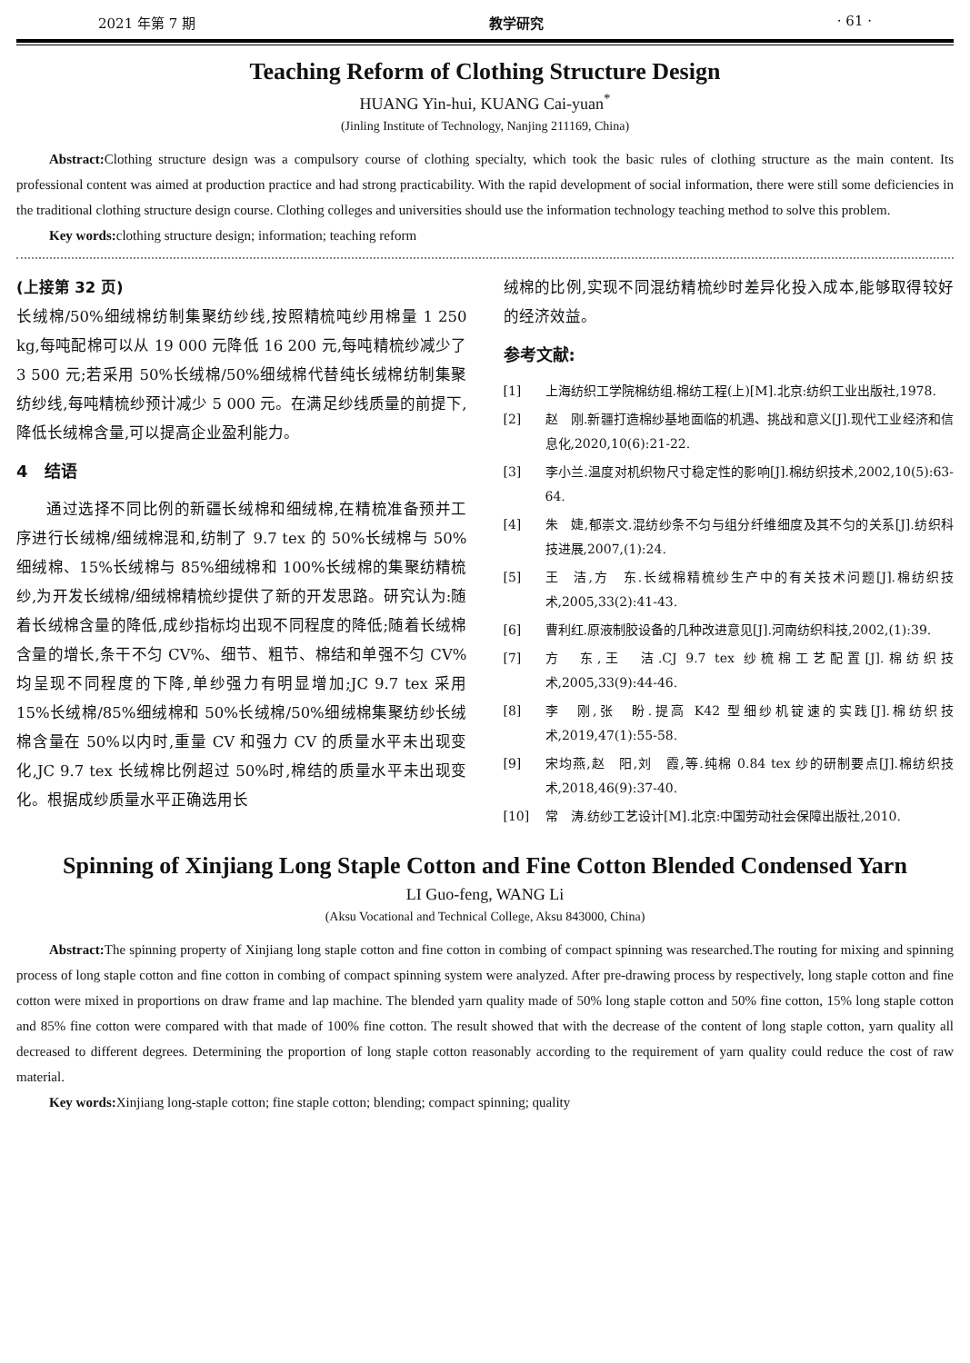2021 年第 7 期 教学研究 · 61 ·
Teaching Reform of Clothing Structure Design
HUANG Yin-hui, KUANG Cai-yuan<sup>*</sup>
(Jinling Institute of Technology, Nanjing 211169, China)
Abstract: Clothing structure design was a compulsory course of clothing specialty, which took the basic rules of clothing structure as the main content. Its professional content was aimed at production practice and had strong practicability. With the rapid development of social information, there were still some deficiencies in the traditional clothing structure design course. Clothing colleges and universities should use the information technology teaching method to solve this problem.
Key words: clothing structure design; information; teaching reform
(上接第 32 页)
长绒棉/50%细绒棉纺制集聚纺纱线,按照精梳吨纱用棉量 1 250 kg,每吨配棉可以从 19 000 元降低 16 200 元,每吨精梳纱减少了 3 500 元;若采用 50%长绒棉/50%细绒棉代替纯长绒棉纺制集聚纺纱线,每吨精梳纱预计减少 5 000 元。在满足纱线质量的前提下,降低长绒棉含量,可以提高企业盈利能力。
4　结语
通过选择不同比例的新疆长绒棉和细绒棉,在精梳准备预并工序进行长绒棉/细绒棉混和,纺制了 9.7 tex 的 50%长绒棉与 50%细绒棉、15%长绒棉与 85%细绒棉和 100%长绒棉的集聚纺精梳纱,为开发长绒棉/细绒棉精梳纱提供了新的开发思路。研究认为:随着长绒棉含量的降低,成纱指标均出现不同程度的降低;随着长绒棉含量的增长,条干不匀 CV%、细节、粗节、棉结和单强不匀 CV%均呈现不同程度的下降,单纱强力有明显增加;JC 9.7 tex 采用 15%长绒棉/85%细绒棉和 50%长绒棉/50%细绒棉集聚纺纱长绒棉含量在 50%以内时,重量 CV 和强力 CV 的质量水平未出现变化,JC 9.7 tex 长绒棉比例超过 50%时,棉结的质量水平未出现变化。根据成纱质量水平正确选用长
绒棉的比例,实现不同混纺精梳纱时差异化投入成本,能够取得较好的经济效益。
参考文献:
[1] 上海纺织工学院棉纺组.棉纺工程(上)[M].北京:纺织工业出版社,1978.
[2] 赵　刚.新疆打造棉纱基地面临的机遇、挑战和意义[J].现代工业经济和信息化,2020,10(6):21-22.
[3] 李小兰.温度对机织物尺寸稳定性的影响[J].棉纺织技术,2002,10(5):63-64.
[4] 朱　婕,郁崇文.混纺纱条不匀与组分纤维细度及其不匀的关系[J].纺织科技进展,2007,(1):24.
[5] 王　洁,方　东.长绒棉精梳纱生产中的有关技术问题[J].棉纺织技术,2005,33(2):41-43.
[6] 曹利红.原液制胶设备的几种改进意见[J].河南纺织科技,2002,(1):39.
[7] 方　东,王　洁.CJ 9.7 tex 纱梳棉工艺配置[J].棉纺织技术,2005,33(9):44-46.
[8] 李　刚,张　盼.提高 K42 型细纱机锭速的实践[J].棉纺织技术,2019,47(1):55-58.
[9] 宋均燕,赵　阳,刘　霞,等.纯棉 0.84 tex 纱的研制要点[J].棉纺织技术,2018,46(9):37-40.
[10] 常　涛.纺纱工艺设计[M].北京:中国劳动社会保障出版社,2010.
Spinning of Xinjiang Long Staple Cotton and Fine Cotton Blended Condensed Yarn
LI Guo-feng, WANG Li
(Aksu Vocational and Technical College, Aksu 843000, China)
Abstract: The spinning property of Xinjiang long staple cotton and fine cotton in combing of compact spinning was researched.The routing for mixing and spinning process of long staple cotton and fine cotton in combing of compact spinning system were analyzed. After pre-drawing process by respectively, long staple cotton and fine cotton were mixed in proportions on draw frame and lap machine. The blended yarn quality made of 50% long staple cotton and 50% fine cotton, 15% long staple cotton and 85% fine cotton were compared with that made of 100% fine cotton. The result showed that with the decrease of the content of long staple cotton, yarn quality all decreased to different degrees. Determining the proportion of long staple cotton reasonably according to the requirement of yarn quality could reduce the cost of raw material.
Key words: Xinjiang long-staple cotton; fine staple cotton; blending; compact spinning; quality